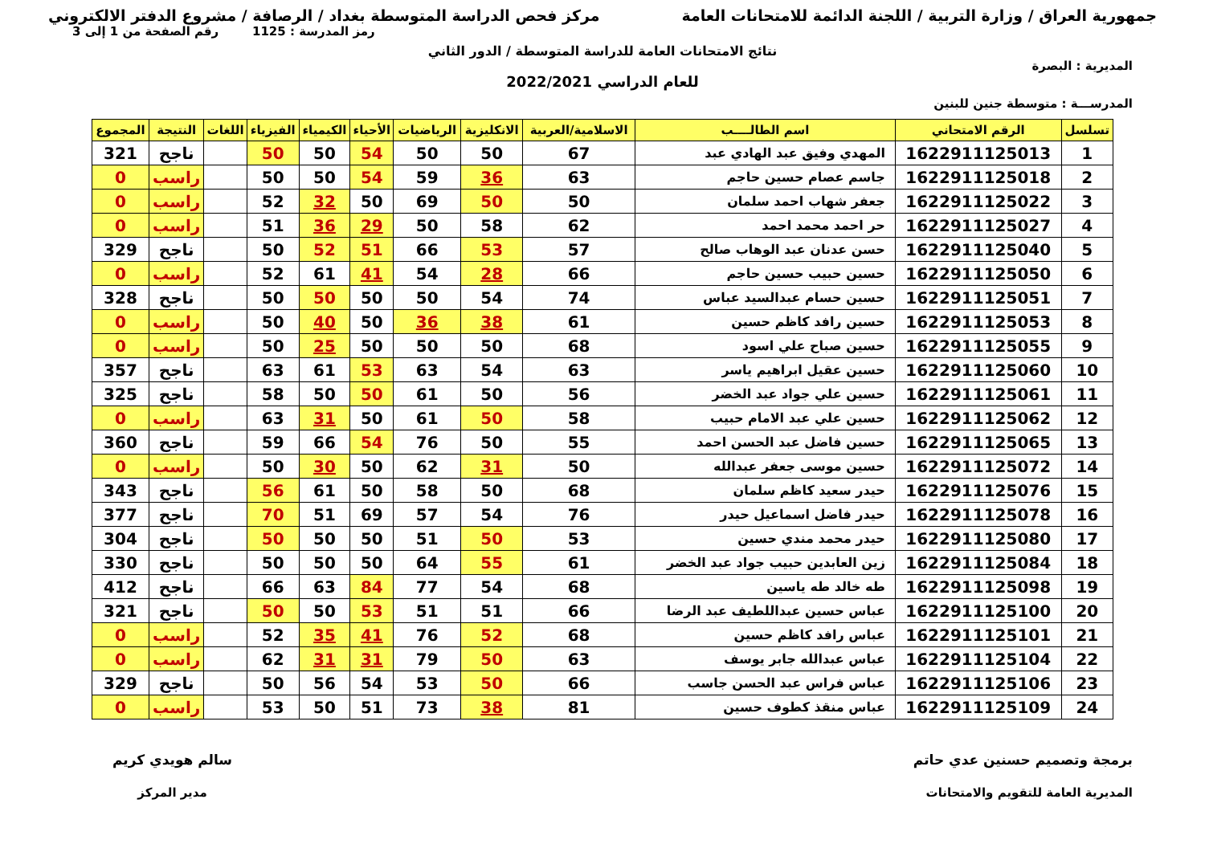جمهورية العراق / وزارة التربية / اللجنة الدائمة للامتحانات العامة
مركز فحص الدراسة المتوسطة بغداد / الرصافة / مشروع الدفتر الالكتروني
رمز المدرسة : 1125 رقم الصفحة من 1 إلى 3
نتائج الامتحانات العامة للدراسة المتوسطة / الدور الثاني
المديرية : البصرة
للعام الدراسي 2022/2021
المدرســـة : متوسطة جنين للبنين
| تسلسل | الرقم الامتحاني | اسم الطالــــب | الاسلامية/العربية | الانكليزية | الرياضيات | الأحياء | الكيمياء | الفيزياء | اللغات | النتيجة | المجموع |
| --- | --- | --- | --- | --- | --- | --- | --- | --- | --- | --- | --- |
| 1 | 1622911125013 | المهدي وفيق عبد الهادي عبد | 67 | 50 | 50 | 54 | 50 | 50 | | ناجح | 321 |
| 2 | 1622911125018 | جاسم عصام حسين حاجم | 63 | 36 | 59 | 54 | 50 | 50 | | راسب | 0 |
| 3 | 1622911125022 | جعفر شهاب احمد سلمان | 50 | 50 | 69 | 50 | 32 | 52 | | راسب | 0 |
| 4 | 1622911125027 | حر احمد محمد احمد | 62 | 58 | 50 | 29 | 36 | 51 | | راسب | 0 |
| 5 | 1622911125040 | حسن عدنان عبد الوهاب صالح | 57 | 53 | 66 | 51 | 52 | 50 | | ناجح | 329 |
| 6 | 1622911125050 | حسين حبيب حسين حاجم | 66 | 28 | 54 | 41 | 61 | 52 | | راسب | 0 |
| 7 | 1622911125051 | حسين حسام عبدالسيد عباس | 74 | 54 | 50 | 50 | 50 | 50 | | ناجح | 328 |
| 8 | 1622911125053 | حسين رافد كاظم حسين | 61 | 38 | 36 | 50 | 40 | 50 | | راسب | 0 |
| 9 | 1622911125055 | حسين صباح علي اسود | 68 | 50 | 50 | 50 | 25 | 50 | | راسب | 0 |
| 10 | 1622911125060 | حسين عقيل ابراهيم ياسر | 63 | 54 | 63 | 53 | 61 | 63 | | ناجح | 357 |
| 11 | 1622911125061 | حسين علي جواد عبد الخضر | 56 | 50 | 61 | 50 | 50 | 58 | | ناجح | 325 |
| 12 | 1622911125062 | حسين علي عبد الامام حبيب | 58 | 50 | 61 | 50 | 31 | 63 | | راسب | 0 |
| 13 | 1622911125065 | حسين فاضل عبد الحسن احمد | 55 | 50 | 76 | 54 | 66 | 59 | | ناجح | 360 |
| 14 | 1622911125072 | حسين موسى جعفر عبدالله | 50 | 31 | 62 | 50 | 30 | 50 | | راسب | 0 |
| 15 | 1622911125076 | حيدر سعيد كاظم سلمان | 68 | 50 | 58 | 50 | 61 | 56 | | ناجح | 343 |
| 16 | 1622911125078 | حيدر فاضل اسماعيل حيدر | 76 | 54 | 57 | 69 | 51 | 70 | | ناجح | 377 |
| 17 | 1622911125080 | حيدر محمد مندي حسين | 53 | 50 | 51 | 50 | 50 | 50 | | ناجح | 304 |
| 18 | 1622911125084 | زين العابدين حبيب جواد عبد الخضر | 61 | 55 | 64 | 50 | 50 | 50 | | ناجح | 330 |
| 19 | 1622911125098 | طه خالد طه ياسين | 68 | 54 | 77 | 84 | 63 | 66 | | ناجح | 412 |
| 20 | 1622911125100 | عباس حسين عبداللطيف عبد الرضا | 66 | 51 | 51 | 53 | 50 | 50 | | ناجح | 321 |
| 21 | 1622911125101 | عباس رافد كاظم حسين | 68 | 52 | 76 | 41 | 35 | 52 | | راسب | 0 |
| 22 | 1622911125104 | عباس عبدالله جابر يوسف | 63 | 50 | 79 | 31 | 31 | 62 | | راسب | 0 |
| 23 | 1622911125106 | عباس فراس عبد الحسن جاسب | 66 | 50 | 53 | 54 | 56 | 50 | | ناجح | 329 |
| 24 | 1622911125109 | عباس منقذ كطوف حسين | 81 | 38 | 73 | 51 | 50 | 53 | | راسب | 0 |
برمجة وتصميم حسنين عدي حاتم
المديرية العامة للتقويم والامتحانات
سالم هويدي كريم
مدير المركز